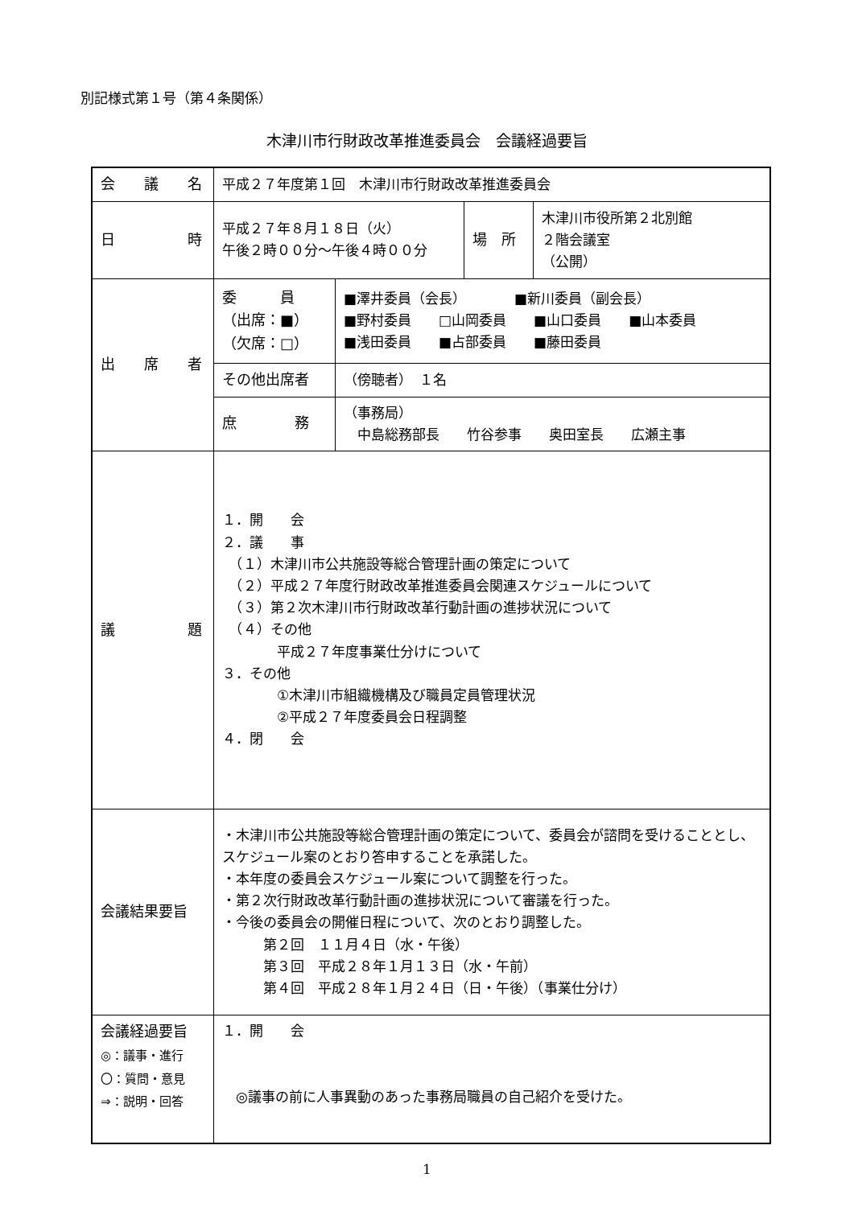別記様式第１号（第４条関係）
木津川市行財政改革推進委員会　会議経過要旨
| 会 議 名 | 平成２７年度第１回 木津川市行財政改革推進委員会 | | | |
| 日 時 | 平成２７年８月１８日（火） 午後２時００分～午後４時００分 | | 場 所 | 木津川市役所第２北別館 ２階会議室 （公開） |
| 出 席 者 | 委 員 （出席：■） （欠席：□） | ■澤井委員（会長） ■新川委員（副会長） ■野村委員 □山岡委員 ■山口委員 ■山本委員 ■浅田委員 ■占部委員 ■藤田委員 | | |
| | その他出席者 | （傍聴者） １名 | | |
| | 庶 務 | （事務局） 中島総務部長 竹谷参事 奥田室長 広瀬主事 | | |
| 議 題 | １．開 会 ２．議 事 （１）木津川市公共施設等総合管理計画の策定について （２）平成２７年度行財政改革推進委員会関連スケジュールについて （３）第２次木津川市行財政改革行動計画の進捗状況について （４）その他 平成２７年度事業仕分けについて ３．その他 ①木津川市組織機構及び職員定員管理状況 ②平成２７年度委員会日程調整 ４．閉 会 | | | |
| 会議結果要旨 | ・木津川市公共施設等総合管理計画の策定について、委員会が諮問を受けることとし、スケジュール案のとおり答申することを承諾した。 ・本年度の委員会スケジュール案について調整を行った。 ・第２次行財政改革行動計画の進捗状況について審議を行った。 ・今後の委員会の開催日程について、次のとおり調整した。 第２回 １１月４日（水・午後） 第３回 平成２８年１月１３日（水・午前） 第４回 平成２８年１月２４日（日・午後）（事業仕分け） | | | |
| 会議経過要旨 ◎：議事・進行 〇：質問・意見 ⇒：説明・回答 | １．開 会 ◎議事の前に人事異動のあった事務局職員の自己紹介を受けた。 | | | |
1